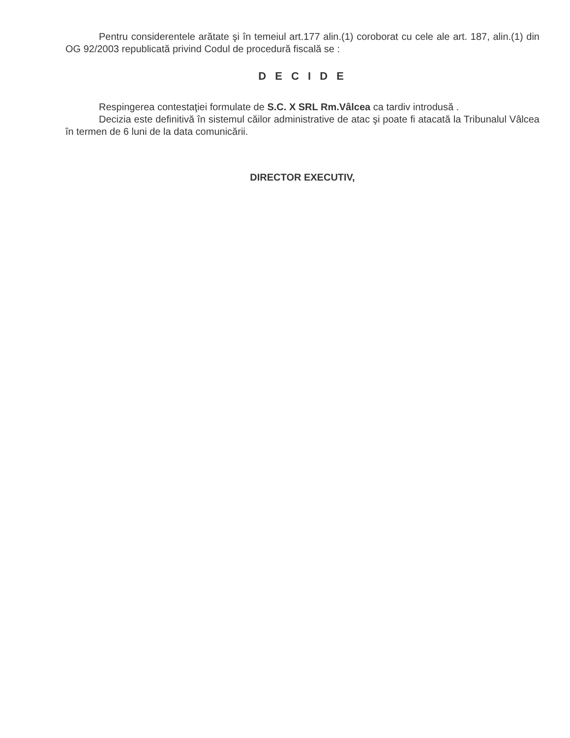Pentru considerentele arătate şi în temeiul art.177 alin.(1) coroborat cu cele ale art. 187, alin.(1) din OG 92/2003 republicată privind Codul de procedură fiscală se :
D E C I D E
Respingerea contestaţiei formulate de S.C. X SRL Rm.Vâlcea ca tardiv introdusă .
Decizia este definitivă în sistemul căilor administrative de atac şi poate fi atacată la Tribunalul Vâlcea în termen de 6 luni de la data comunicării.
DIRECTOR EXECUTIV,